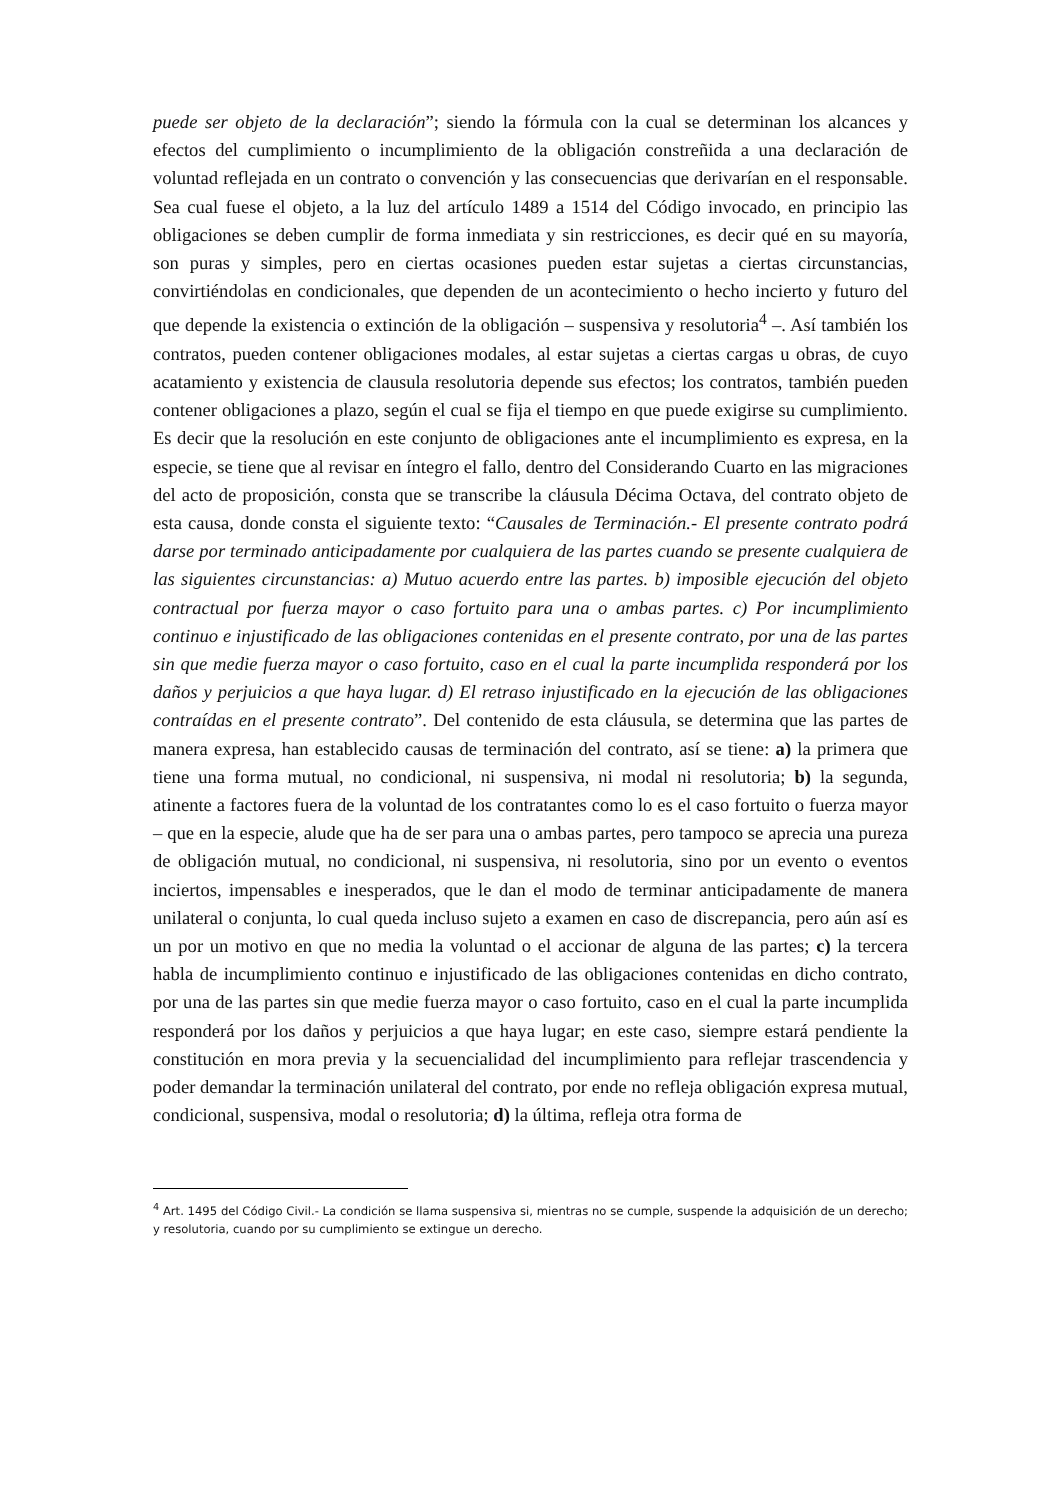puede ser objeto de la declaración”; siendo la fórmula con la cual se determinan los alcances y efectos del cumplimiento o incumplimiento de la obligación constreñida a una declaración de voluntad reflejada en un contrato o convención y las consecuencias que derivarían en el responsable. Sea cual fuese el objeto, a la luz del artículo 1489 a 1514 del Código invocado, en principio las obligaciones se deben cumplir de forma inmediata y sin restricciones, es decir qué en su mayoría, son puras y simples, pero en ciertas ocasiones pueden estar sujetas a ciertas circunstancias, convirtiéndolas en condicionales, que dependen de un acontecimiento o hecho incierto y futuro del que depende la existencia o extinción de la obligación – suspensiva y resolutoria<sup>4</sup> –. Así también los contratos, pueden contener obligaciones modales, al estar sujetas a ciertas cargas u obras, de cuyo acatamiento y existencia de clausula resolutoria depende sus efectos; los contratos, también pueden contener obligaciones a plazo, según el cual se fija el tiempo en que puede exigirse su cumplimiento. Es decir que la resolución en este conjunto de obligaciones ante el incumplimiento es expresa, en la especie, se tiene que al revisar en íntegro el fallo, dentro del Considerando Cuarto en las migraciones del acto de proposición, consta que se transcribe la cláusula Décima Octava, del contrato objeto de esta causa, donde consta el siguiente texto: “Causales de Terminación.- El presente contrato podrá darse por terminado anticipadamente por cualquiera de las partes cuando se presente cualquiera de las siguientes circunstancias: a) Mutuo acuerdo entre las partes. b) imposible ejecución del objeto contractual por fuerza mayor o caso fortuito para una o ambas partes. c) Por incumplimiento continuo e injustificado de las obligaciones contenidas en el presente contrato, por una de las partes sin que medie fuerza mayor o caso fortuito, caso en el cual la parte incumplida responderá por los daños y perjuicios a que haya lugar. d) El retraso injustificado en la ejecución de las obligaciones contraídas en el presente contrato”. Del contenido de esta cláusula, se determina que las partes de manera expresa, han establecido causas de terminación del contrato, así se tiene: a) la primera que tiene una forma mutual, no condicional, ni suspensiva, ni modal ni resolutoria; b) la segunda, atinente a factores fuera de la voluntad de los contratantes como lo es el caso fortuito o fuerza mayor – que en la especie, alude que ha de ser para una o ambas partes, pero tampoco se aprecia una pureza de obligación mutual, no condicional, ni suspensiva, ni resolutoria, sino por un evento o eventos inciertos, impensables e inesperados, que le dan el modo de terminar anticipadamente de manera unilateral o conjunta, lo cual queda incluso sujeto a examen en caso de discrepancia, pero aún así es un por un motivo en que no media la voluntad o el accionar de alguna de las partes; c) la tercera habla de incumplimiento continuo e injustificado de las obligaciones contenidas en dicho contrato, por una de las partes sin que medie fuerza mayor o caso fortuito, caso en el cual la parte incumplida responderá por los daños y perjuicios a que haya lugar; en este caso, siempre estará pendiente la constitución en mora previa y la secuencialidad del incumplimiento para reflejar trascendencia y poder demandar la terminación unilateral del contrato, por ende no refleja obligación expresa mutual, condicional, suspensiva, modal o resolutoria; d) la última, refleja otra forma de
<sup>4</sup> Art. 1495 del Código Civil.- La condición se llama suspensiva si, mientras no se cumple, suspende la adquisición de un derecho; y resolutoria, cuando por su cumplimiento se extingue un derecho.